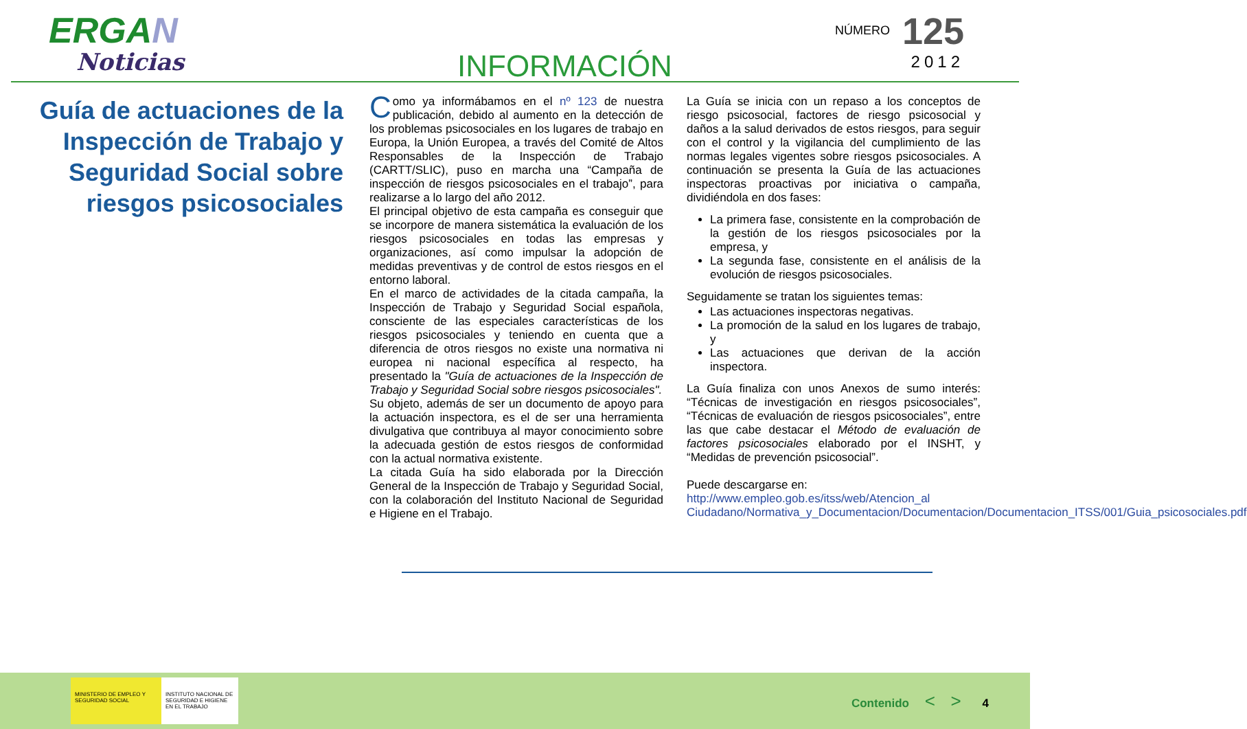ERGAN
Noticias
INFORMACIÓN
NÚMERO 125
2012
Guía de actuaciones de la Inspección de Trabajo y Seguridad Social sobre riesgos psicosociales
Como ya informábamos en el nº 123 de nuestra publicación, debido al aumento en la detección de los problemas psicosociales en los lugares de trabajo en Europa, la Unión Europea, a través del Comité de Altos Responsables de la Inspección de Trabajo (CARTT/SLIC), puso en marcha una “Campaña de inspección de riesgos psicosociales en el trabajo”, para realizarse a lo largo del año 2012.
El principal objetivo de esta campaña es conseguir que se incorpore de manera sistemática la evaluación de los riesgos psicosociales en todas las empresas y organizaciones, así como impulsar la adopción de medidas preventivas y de control de estos riesgos en el entorno laboral.
En el marco de actividades de la citada campaña, la Inspección de Trabajo y Seguridad Social española, consciente de las especiales características de los riesgos psicosociales y teniendo en cuenta que a diferencia de otros riesgos no existe una normativa ni europea ni nacional específica al respecto, ha presentado la "Guía de actuaciones de la Inspección de Trabajo y Seguridad Social sobre riesgos psicosociales".
Su objeto, además de ser un documento de apoyo para la actuación inspectora, es el de ser una herramienta divulgativa que contribuya al mayor conocimiento sobre la adecuada gestión de estos riesgos de conformidad con la actual normativa existente.
La citada Guía ha sido elaborada por la Dirección General de la Inspección de Trabajo y Seguridad Social, con la colaboración del Instituto Nacional de Seguridad e Higiene en el Trabajo.
La Guía se inicia con un repaso a los conceptos de riesgo psicosocial, factores de riesgo psicosocial y daños a la salud derivados de estos riesgos, para seguir con el control y la vigilancia del cumplimiento de las normas legales vigentes sobre riesgos psicosociales. A continuación se presenta la Guía de las actuaciones inspectoras proactivas por iniciativa o campaña, dividiéndola en dos fases:
La primera fase, consistente en la comprobación de la gestión de los riesgos psicosociales por la empresa, y
La segunda fase, consistente en el análisis de la evolución de riesgos psicosociales.
Seguidamente se tratan los siguientes temas:
Las actuaciones inspectoras negativas.
La promoción de la salud en los lugares de trabajo, y
Las actuaciones que derivan de la acción inspectora.
La Guía finaliza con unos Anexos de sumo interés: “Técnicas de investigación en riesgos psicosociales”, “Técnicas de evaluación de riesgos psicosociales”, entre las que cabe destacar el Método de evaluación de factores psicosociales elaborado por el INSHT, y “Medidas de prevención psicosocial”.
Puede descargarse en: http://www.empleo.gob.es/itss/web/Atencion_al Ciudadano/Normativa_y_Documentacion/Documentacion/Documentacion_ITSS/001/Guia_psicosociales.pdf
MINISTERIO DE EMPLEO Y SEGURIDAD SOCIAL
INSTITUTO NACIONAL DE SEGURIDAD E HIGIENE EN EL TRABAJO
Contenido < > 4